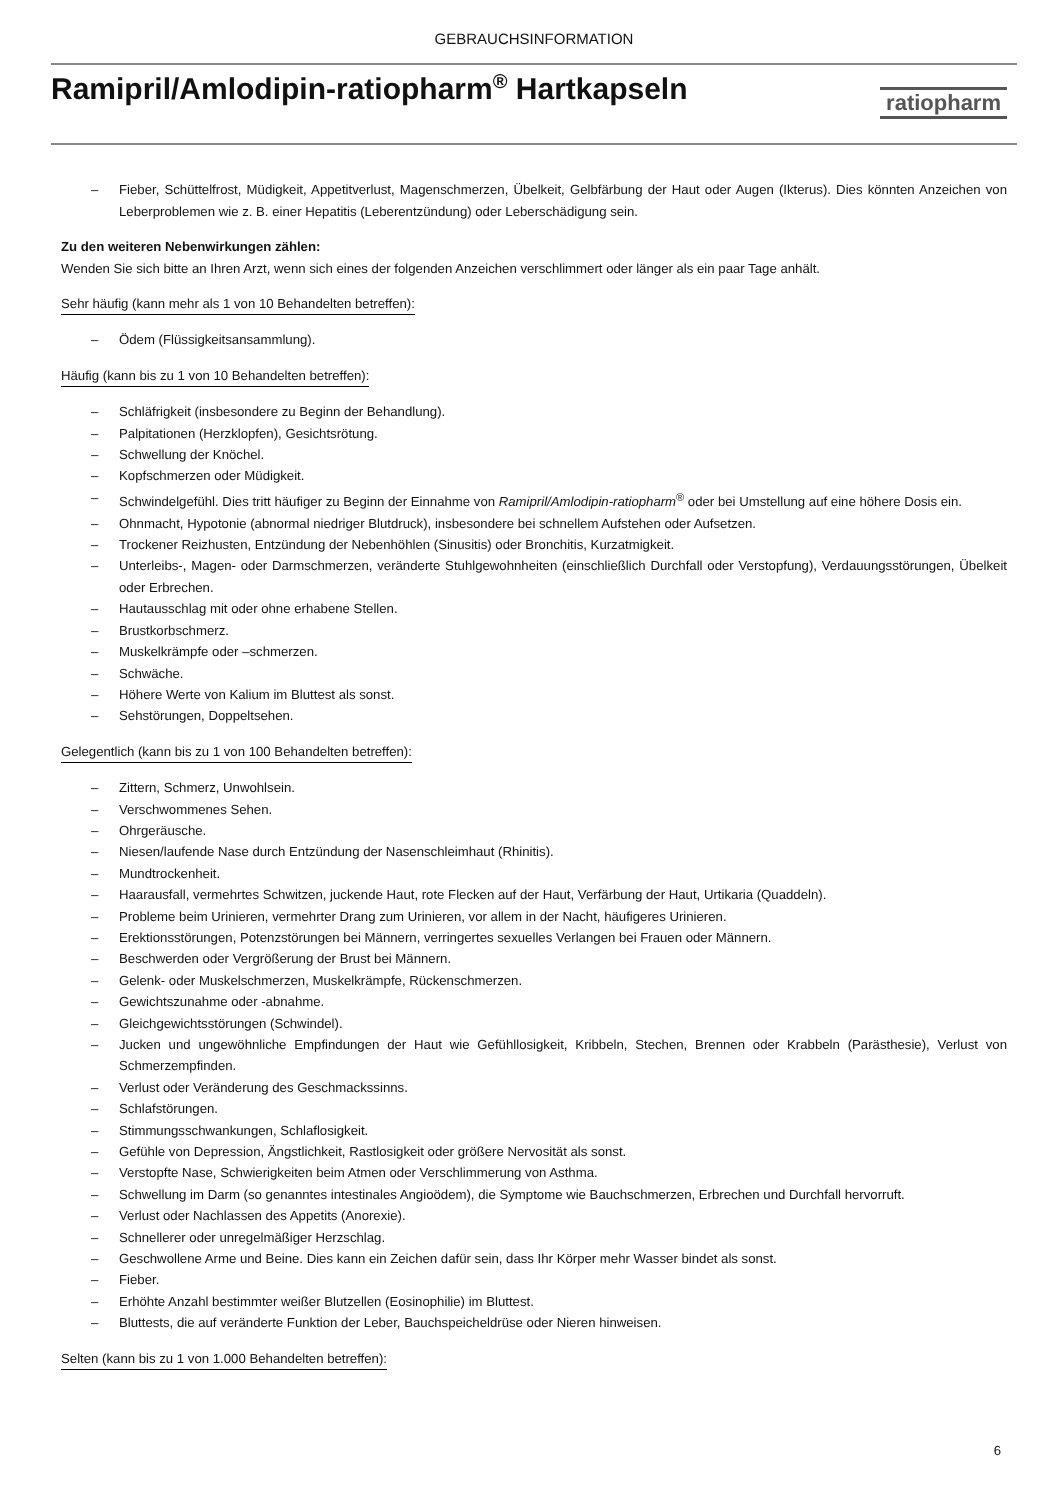GEBRAUCHSINFORMATION
Ramipril/Amlodipin-ratiopharm<sup>®</sup> Hartkapseln
ratiopharm
– Fieber, Schüttelfrost, Müdigkeit, Appetitverlust, Magenschmerzen, Übelkeit, Gelbfärbung der Haut oder Augen (Ikterus). Dies könnten Anzeichen von Leberproblemen wie z. B. einer Hepatitis (Leberentzündung) oder Leberschädigung sein.
Zu den weiteren Nebenwirkungen zählen:
Wenden Sie sich bitte an Ihren Arzt, wenn sich eines der folgenden Anzeichen verschlimmert oder länger als ein paar Tage anhält.
Sehr häufig (kann mehr als 1 von 10 Behandelten betreffen):
– Ödem (Flüssigkeitsansammlung).
Häufig (kann bis zu 1 von 10 Behandelten betreffen):
– Schläfrigkeit (insbesondere zu Beginn der Behandlung).
– Palpitationen (Herzklopfen), Gesichtsrötung.
– Schwellung der Knöchel.
– Kopfschmerzen oder Müdigkeit.
– Schwindelgefühl. Dies tritt häufiger zu Beginn der Einnahme von Ramipril/Amlodipin-ratiopharm<sup>®</sup> oder bei Umstellung auf eine höhere Dosis ein.
– Ohnmacht, Hypotonie (abnormal niedriger Blutdruck), insbesondere bei schnellem Aufstehen oder Aufsetzen.
– Trockener Reizhusten, Entzündung der Nebenhöhlen (Sinusitis) oder Bronchitis, Kurzatmigkeit.
– Unterleibs-, Magen- oder Darmschmerzen, veränderte Stuhlgewohnheiten (einschließlich Durchfall oder Verstopfung), Verdauungsstörungen, Übelkeit oder Erbrechen.
– Hautausschlag mit oder ohne erhabene Stellen.
– Brustkorbschmerz.
– Muskelkrämpfe oder –schmerzen.
– Schwäche.
– Höhere Werte von Kalium im Bluttest als sonst.
– Sehstörungen, Doppeltsehen.
Gelegentlich (kann bis zu 1 von 100 Behandelten betreffen):
– Zittern, Schmerz, Unwohlsein.
– Verschwommenes Sehen.
– Ohrgeräusche.
– Niesen/laufende Nase durch Entzündung der Nasenschleimhaut (Rhinitis).
– Mundtrockenheit.
– Haarausfall, vermehrtes Schwitzen, juckende Haut, rote Flecken auf der Haut, Verfärbung der Haut, Urtikaria (Quaddeln).
– Probleme beim Urinieren, vermehrter Drang zum Urinieren, vor allem in der Nacht, häufigeres Urinieren.
– Erektionsstörungen, Potenzstörungen bei Männern, verringertes sexuelles Verlangen bei Frauen oder Männern.
– Beschwerden oder Vergrößerung der Brust bei Männern.
– Gelenk- oder Muskelschmerzen, Muskelkrämpfe, Rückenschmerzen.
– Gewichtszunahme oder -abnahme.
– Gleichgewichtsstörungen (Schwindel).
– Jucken und ungewöhnliche Empfindungen der Haut wie Gefühllosigkeit, Kribbeln, Stechen, Brennen oder Krabbeln (Parästhesie), Verlust von Schmerzempfinden.
– Verlust oder Veränderung des Geschmackssinns.
– Schlafstörungen.
– Stimmungsschwankungen, Schlaflosigkeit.
– Gefühle von Depression, Ängstlichkeit, Rastlosigkeit oder größere Nervosität als sonst.
– Verstopfte Nase, Schwierigkeiten beim Atmen oder Verschlimmerung von Asthma.
– Schwellung im Darm (so genanntes intestinales Angioödem), die Symptome wie Bauchschmerzen, Erbrechen und Durchfall hervorruft.
– Verlust oder Nachlassen des Appetits (Anorexie).
– Schnellerer oder unregelmäßiger Herzschlag.
– Geschwollene Arme und Beine. Dies kann ein Zeichen dafür sein, dass Ihr Körper mehr Wasser bindet als sonst.
– Fieber.
– Erhöhte Anzahl bestimmter weißer Blutzellen (Eosinophilie) im Bluttest.
– Bluttests, die auf veränderte Funktion der Leber, Bauchspeicheldrüse oder Nieren hinweisen.
Selten (kann bis zu 1 von 1.000 Behandelten betreffen):
6